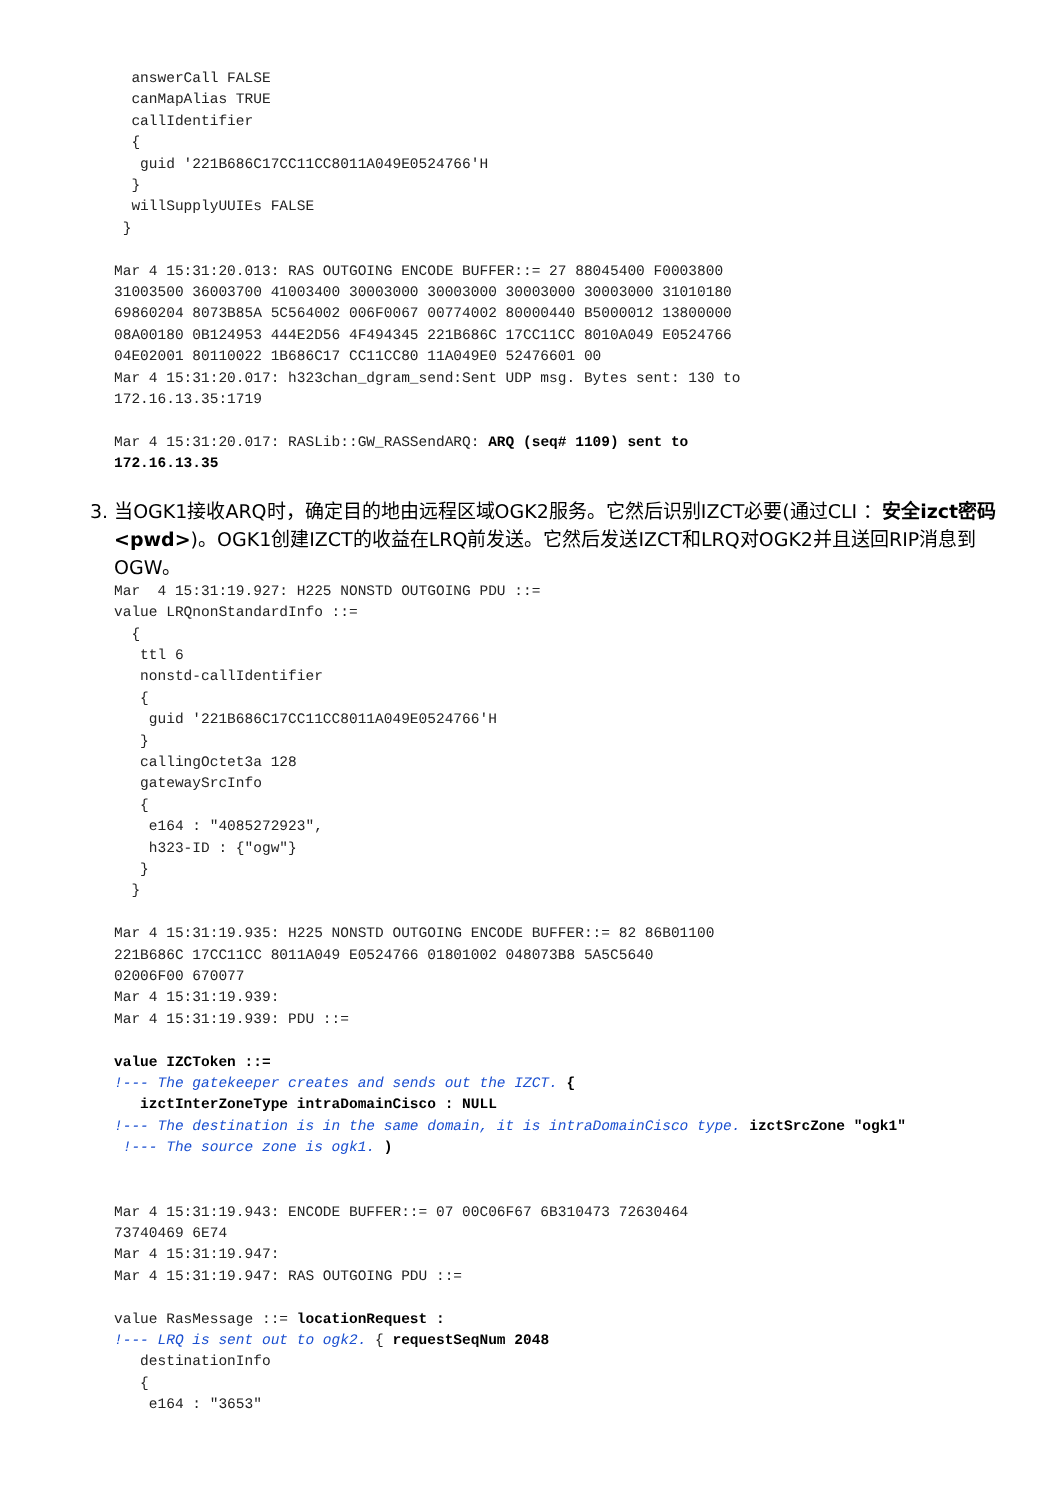answerCall FALSE
  canMapAlias TRUE
  callIdentifier
  {
   guid '221B686C17CC11CC8011A049E0524766'H
  }
  willSupplyUUIEs FALSE
 }

Mar 4 15:31:20.013: RAS OUTGOING ENCODE BUFFER::= 27 88045400 F0003800
31003500 36003700 41003400 30003000 30003000 30003000 30003000 31010180
69860204 8073B85A 5C564002 006F0067 00774002 80000440 B5000012 13800000
08A00180 0B124953 444E2D56 4F494345 221B686C 17CC11CC 8010A049 E0524766
04E02001 80110022 1B686C17 CC11CC80 11A049E0 52476601 00
Mar 4 15:31:20.017: h323chan_dgram_send:Sent UDP msg. Bytes sent: 130 to
172.16.13.35:1719

Mar 4 15:31:20.017: RASLib::GW_RASSendARQ: ARQ (seq# 1109) sent to
172.16.13.35
3. 当OGK1接收ARQ时，确定目的地由远程区域OGK2服务。它然后识别IZCT必要(通过CLI ：安全izct密码<pwd>)。OGK1创建IZCT的收益在LRQ前发送。它然后发送IZCT和LRQ对OGK2并且送回RIP消息到OGW。
Mar  4 15:31:19.927: H225 NONSTD OUTGOING PDU ::=
value LRQnonStandardInfo ::=
  {
   ttl 6
   nonstd-callIdentifier
   {
    guid '221B686C17CC11CC8011A049E0524766'H
   }
   callingOctet3a 128
   gatewaySrcInfo
   {
    e164 : "4085272923",
    h323-ID : {"ogw"}
   }
  }

Mar 4 15:31:19.935: H225 NONSTD OUTGOING ENCODE BUFFER::= 82 86B01100
221B686C 17CC11CC 8011A049 E0524766 01801002 048073B8 5A5C5640
02006F00 670077
Mar 4 15:31:19.939:
Mar 4 15:31:19.939: PDU ::=

value IZCToken ::=
!--- The gatekeeper creates and sends out the IZCT. {
   izctInterZoneType intraDomainCisco : NULL
!--- The destination is in the same domain, it is intraDomainCisco type. izctSrcZone "ogk1"
 !--- The source zone is ogk1. )


Mar 4 15:31:19.943: ENCODE BUFFER::= 07 00C06F67 6B310473 72630464
73740469 6E74
Mar 4 15:31:19.947:
Mar 4 15:31:19.947: RAS OUTGOING PDU ::=

value RasMessage ::= locationRequest :
!--- LRQ is sent out to ogk2. { requestSeqNum 2048
   destinationInfo
   {
    e164 : "3653"